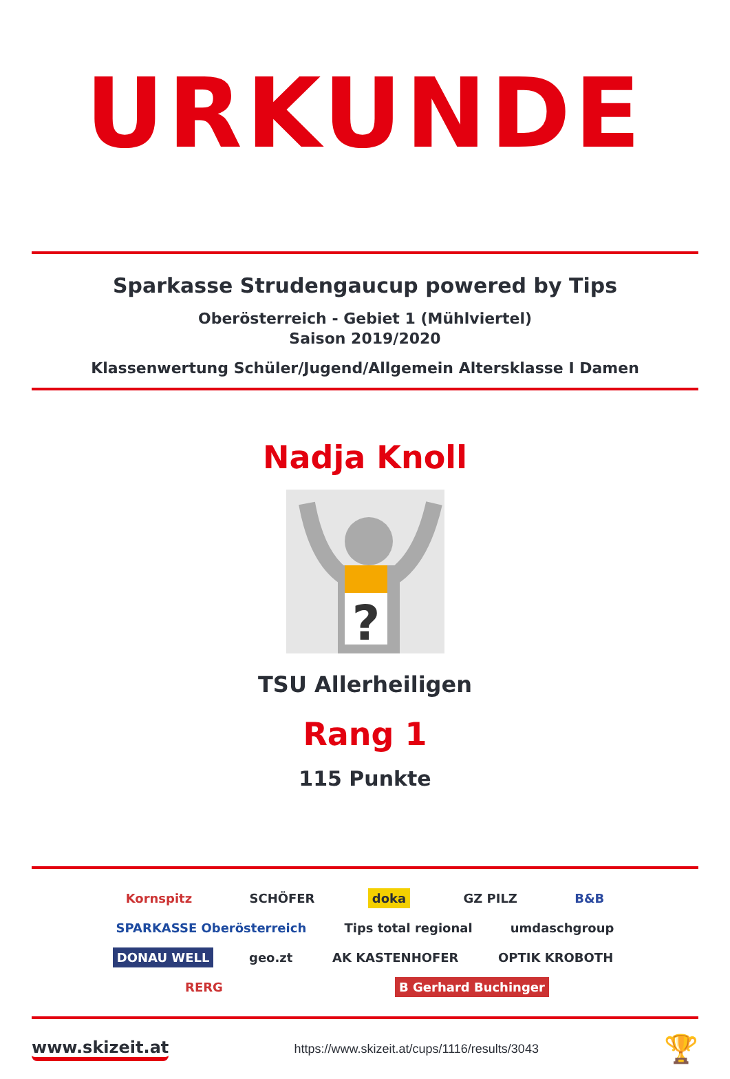URKUNDE
Sparkasse Strudengaucup powered by Tips
Oberösterreich - Gebiet 1 (Mühlviertel)
Saison 2019/2020
Klassenwertung Schüler/Jugend/Allgemein Altersklasse I Damen
Nadja Knoll
?
TSU Allerheiligen
Rang 1
115 Punkte
Kornspitz SCHÖFER doka GZ PILZ B&B SPARKASSE Oberösterreich Tips total regional umdaschgroup DONAU WELL geo.zt AK KASTENHOFER OPTIK KROBOTH RERG B Gerhard Buchinger
www.skizeit.at https://www.skizeit.at/cups/1116/results/3043 🏆